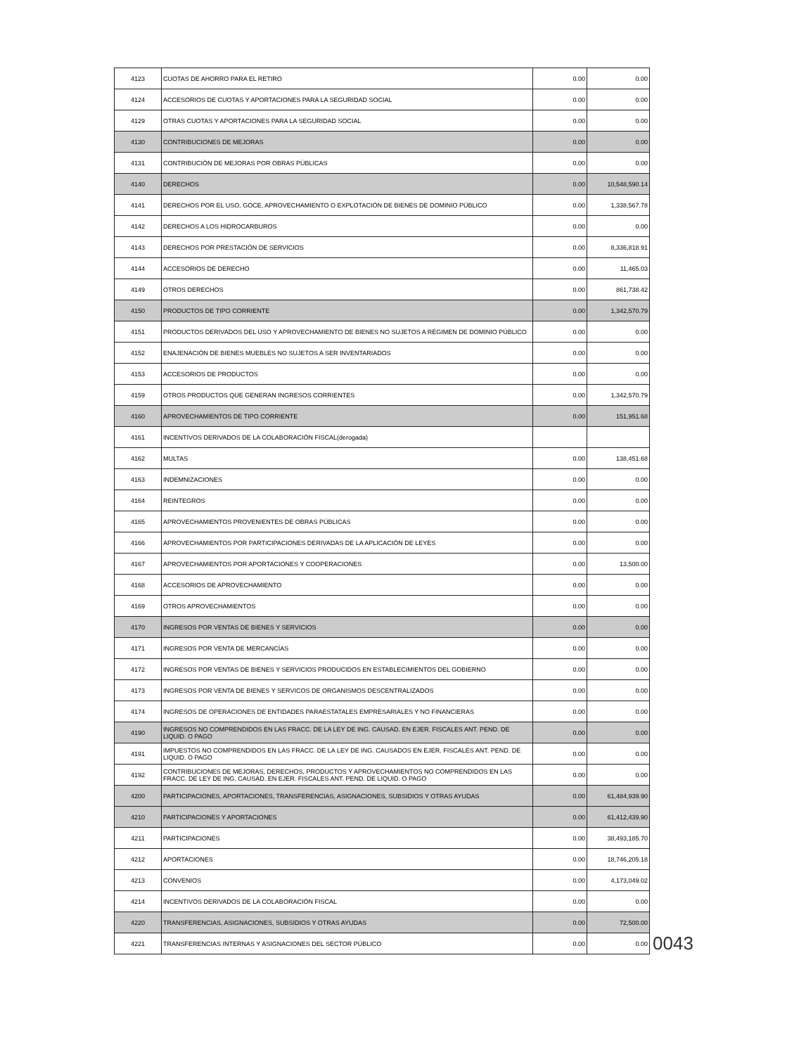| 4123 | CUOTAS DE AHORRO PARA EL RETIRO | 0.00 | 0.00 |
| 4124 | ACCESORIOS DE CUOTAS Y APORTACIONES PARA LA SEGURIDAD SOCIAL | 0.00 | 0.00 |
| 4129 | OTRAS CUOTAS Y APORTACIONES PARA LA SEGURIDAD SOCIAL | 0.00 | 0.00 |
| 4130 | CONTRIBUCIONES DE MEJORAS | 0.00 | 0.00 |
| 4131 | CONTRIBUCIÓN DE MEJORAS POR OBRAS PÚBLICAS | 0.00 | 0.00 |
| 4140 | DERECHOS | 0.00 | 10,548,590.14 |
| 4141 | DERECHOS POR EL USO, GOCE, APROVECHAMIENTO O EXPLOTACIÓN DE BIENES DE DOMINIO PÚBLICO | 0.00 | 1,338,567.78 |
| 4142 | DERECHOS A LOS HIDROCARBUROS | 0.00 | 0.00 |
| 4143 | DERECHOS POR PRESTACIÓN DE SERVICIOS | 0.00 | 8,336,818.91 |
| 4144 | ACCESORIOS DE DERECHO | 0.00 | 11,465.03 |
| 4149 | OTROS DERECHOS | 0.00 | 861,738.42 |
| 4150 | PRODUCTOS DE TIPO CORRIENTE | 0.00 | 1,342,570.79 |
| 4151 | PRODUCTOS DERIVADOS DEL USO Y APROVECHAMIENTO DE BIENES NO SUJETOS A RÉGIMEN DE DOMINIO PÚBLICO | 0.00 | 0.00 |
| 4152 | ENAJENACIÓN DE BIENES MUEBLES NO SUJETOS A SER INVENTARIADOS | 0.00 | 0.00 |
| 4153 | ACCESORIOS DE PRODUCTOS | 0.00 | 0.00 |
| 4159 | OTROS PRODUCTOS QUE GENERAN INGRESOS CORRIENTES | 0.00 | 1,342,570.79 |
| 4160 | APROVECHAMIENTOS DE TIPO CORRIENTE | 0.00 | 151,951.68 |
| 4161 | INCENTIVOS DERIVADOS DE LA COLABORACIÓN FISCAL(derogada) | | |
| 4162 | MULTAS | 0.00 | 138,451.68 |
| 4163 | INDEMNIZACIONES | 0.00 | 0.00 |
| 4164 | REINTEGROS | 0.00 | 0.00 |
| 4165 | APROVECHAMIENTOS PROVENIENTES DE OBRAS PÚBLICAS | 0.00 | 0.00 |
| 4166 | APROVECHAMIENTOS POR PARTICIPACIONES DERIVADAS DE LA APLICACIÓN DE LEYES | 0.00 | 0.00 |
| 4167 | APROVECHAMIENTOS POR APORTACIONES Y COOPERACIONES | 0.00 | 13,500.00 |
| 4168 | ACCESORIOS DE APROVECHAMIENTO | 0.00 | 0.00 |
| 4169 | OTROS APROVECHAMIENTOS | 0.00 | 0.00 |
| 4170 | INGRESOS POR VENTAS DE BIENES Y SERVICIOS | 0.00 | 0.00 |
| 4171 | INGRESOS POR VENTA DE MERCANCÍAS | 0.00 | 0.00 |
| 4172 | INGRESOS POR VENTAS DE BIENES Y SERVICIOS PRODUCIDOS EN ESTABLECIMIENTOS DEL GOBIERNO | 0.00 | 0.00 |
| 4173 | INGRESOS POR VENTA DE BIENES Y SERVICOS DE ORGANISMOS DESCENTRALIZADOS | 0.00 | 0.00 |
| 4174 | INGRESOS DE OPERACIONES DE ENTIDADES PARAESTATALES EMPRESARIALES Y NO FINANCIERAS | 0.00 | 0.00 |
| 4190 | INGRESOS NO COMPRENDIDOS EN LAS FRACC. DE LA LEY DE ING. CAUSAD. EN EJER. FISCALES ANT. PEND. DE LIQUID. O PAGO | 0.00 | 0.00 |
| 4191 | IMPUESTOS NO COMPRENDIDOS EN LAS FRACC. DE LA LEY DE ING. CAUSADOS EN EJER. FISCALES ANT. PEND. DE LIQUID. O PAGO | 0.00 | 0.00 |
| 4192 | CONTRIBUCIONES DE MEJORAS, DERECHOS, PRODUCTOS Y APROVECHAMIENTOS NO COMPRENDIDOS EN LAS FRACC. DE LEY DE ING. CAUSAD. EN EJER. FISCALES ANT. PEND. DE LIQUID. O PAGO | 0.00 | 0.00 |
| 4200 | PARTICIPACIONES, APORTACIONES, TRANSFERENCIAS, ASIGNACIONES, SUBSIDIOS Y OTRAS AYUDAS | 0.00 | 61,484,939.90 |
| 4210 | PARTICIPACIONES Y APORTACIONES | 0.00 | 61,412,439.90 |
| 4211 | PARTICIPACIONES | 0.00 | 38,493,185.70 |
| 4212 | APORTACIONES | 0.00 | 18,746,205.18 |
| 4213 | CONVENIOS | 0.00 | 4,173,049.02 |
| 4214 | INCENTIVOS DERIVADOS DE LA COLABORACIÓN FISCAL | 0.00 | 0.00 |
| 4220 | TRANSFERENCIAS, ASIGNACIONES, SUBSIDIOS Y OTRAS AYUDAS | 0.00 | 72,500.00 |
| 4221 | TRANSFERENCIAS INTERNAS Y ASIGNACIONES DEL SECTOR PÚBLICO | 0.00 | 0.00 |
0043